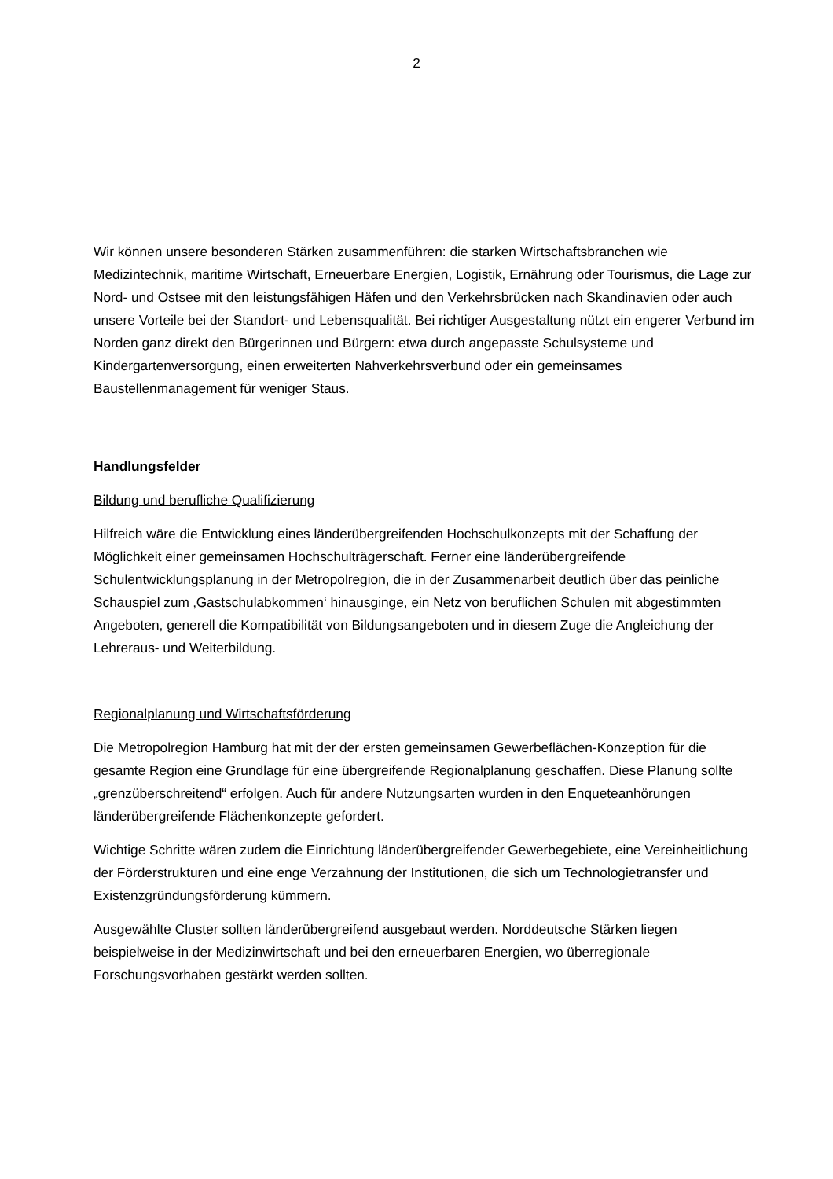2
Wir können unsere besonderen Stärken zusammenführen: die starken Wirtschaftsbranchen wie Medizintechnik, maritime Wirtschaft, Erneuerbare Energien, Logistik, Ernährung oder Tourismus, die Lage zur Nord- und Ostsee mit den leistungsfähigen Häfen und den Verkehrsbrücken nach Skandinavien oder auch unsere Vorteile bei der Standort- und Lebensqualität. Bei richtiger Ausgestaltung nützt ein engerer Verbund im Norden ganz direkt den Bürgerinnen und Bürgern: etwa durch angepasste Schulsysteme und Kindergartenversorgung, einen erweiterten Nahverkehrsverbund oder ein gemeinsames Baustellenmanagement für weniger Staus.
Handlungsfelder
Bildung und berufliche Qualifizierung
Hilfreich wäre die Entwicklung eines länderübergreifenden Hochschulkonzepts mit der Schaffung der Möglichkeit einer gemeinsamen Hochschulträgerschaft. Ferner eine länderübergreifende Schulentwicklungsplanung in der Metropolregion, die in der Zusammenarbeit deutlich über das peinliche Schauspiel zum ‚Gastschulabkommen‘ hinausginge, ein Netz von beruflichen Schulen mit abgestimmten Angeboten, generell die Kompatibilität von Bildungsangeboten und in diesem Zuge die Angleichung der Lehreraus- und Weiterbildung.
Regionalplanung und Wirtschaftsförderung
Die Metropolregion Hamburg hat mit der der ersten gemeinsamen Gewerbeflächen-Konzeption für die gesamte Region eine Grundlage für eine übergreifende Regionalplanung geschaffen. Diese Planung sollte „grenzüberschreitend“ erfolgen. Auch für andere Nutzungsarten wurden in den Enqueteanhörungen länderübergreifende Flächenkonzepte gefordert.
Wichtige Schritte wären zudem die Einrichtung länderübergreifender Gewerbegebiete, eine Vereinheitlichung der Förderstrukturen und eine enge Verzahnung der Institutionen, die sich um Technologietransfer und Existenzgründungsförderung kümmern.
Ausgewählte Cluster sollten länderübergreifend ausgebaut werden. Norddeutsche Stärken liegen beispielweise in der Medizinwirtschaft und bei den erneuerbaren Energien, wo überregionale Forschungsvorhaben gestärkt werden sollten.